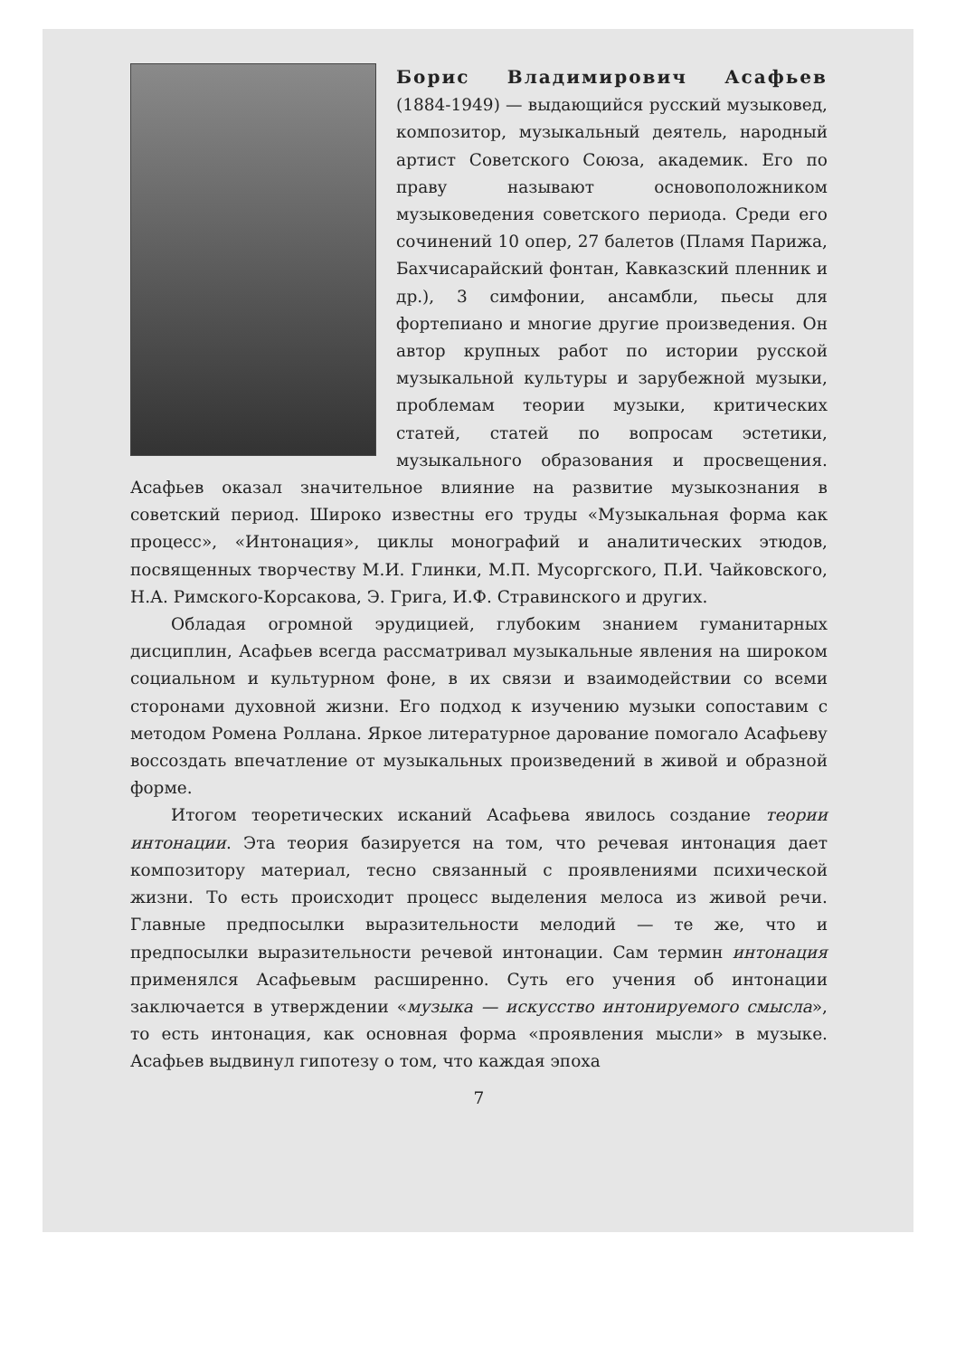Борис Владимирович Асафьев (1884-1949) — выдающийся русский музыковед, композитор, музыкальный деятель, народный артист Советского Союза, академик. Его по праву называют основоположником музыковедения советского периода. Среди его сочинений 10 опер, 27 балетов (Пламя Парижа, Бахчисарайский фонтан, Кавказский пленник и др.), 3 симфонии, ансамбли, пьесы для фортепиано и многие другие произведения. Он автор крупных работ по истории русской музыкальной культуры и зарубежной музыки, проблемам теории музыки, критических статей, статей по вопросам эстетики, музыкального образования и просвещения. Асафьев оказал значительное влияние на развитие музыкознания в советский период. Широко известны его труды «Музыкальная форма как процесс», «Интонация», циклы монографий и аналитических этюдов, посвященных творчеству М.И. Глинки, М.П. Мусоргского, П.И. Чайковского, Н.А. Римского-Корсакова, Э. Грига, И.Ф. Стравинского и других.
Обладая огромной эрудицией, глубоким знанием гуманитарных дисциплин, Асафьев всегда рассматривал музыкальные явления на широком социальном и культурном фоне, в их связи и взаимодействии со всеми сторонами духовной жизни. Его подход к изучению музыки сопоставим с методом Ромена Роллана. Яркое литературное дарование помогало Асафьеву воссоздать впечатление от музыкальных произведений в живой и образной форме.
Итогом теоретических исканий Асафьева явилось создание теории интонации. Эта теория базируется на том, что речевая интонация дает композитору материал, тесно связанный с проявлениями психической жизни. То есть происходит процесс выделения мелоса из живой речи. Главные предпосылки выразительности мелодий — те же, что и предпосылки выразительности речевой интонации. Сам термин интонация применялся Асафьевым расширенно. Суть его учения об интонации заключается в утверждении «музыка — искусство интонируемого смысла», то есть интонация, как основная форма «проявления мысли» в музыке. Асафьев выдвинул гипотезу о том, что каждая эпоха
7